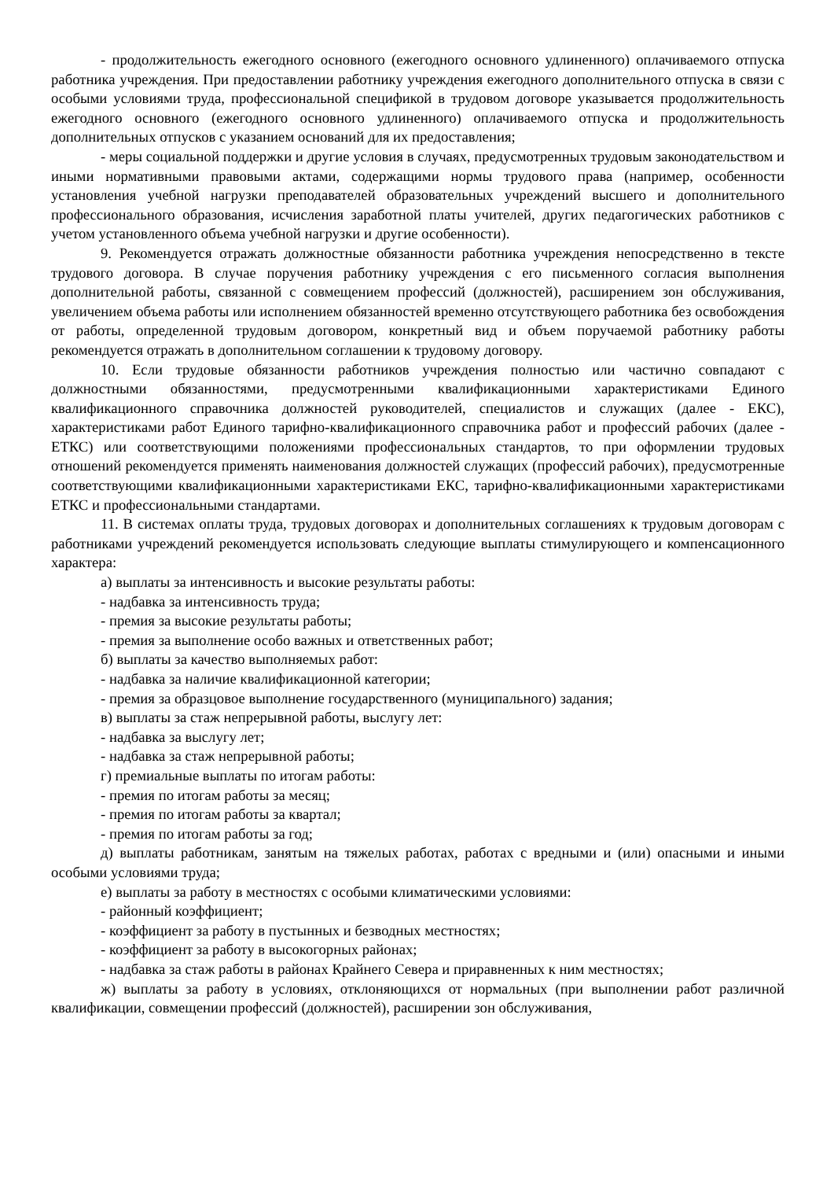- продолжительность ежегодного основного (ежегодного основного удлиненного) оплачиваемого отпуска работника учреждения. При предоставлении работнику учреждения ежегодного дополнительного отпуска в связи с особыми условиями труда, профессиональной спецификой в трудовом договоре указывается продолжительность ежегодного основного (ежегодного основного удлиненного) оплачиваемого отпуска и продолжительность дополнительных отпусков с указанием оснований для их предоставления;
- меры социальной поддержки и другие условия в случаях, предусмотренных трудовым законодательством и иными нормативными правовыми актами, содержащими нормы трудового права (например, особенности установления учебной нагрузки преподавателей образовательных учреждений высшего и дополнительного профессионального образования, исчисления заработной платы учителей, других педагогических работников с учетом установленного объема учебной нагрузки и другие особенности).
9. Рекомендуется отражать должностные обязанности работника учреждения непосредственно в тексте трудового договора. В случае поручения работнику учреждения с его письменного согласия выполнения дополнительной работы, связанной с совмещением профессий (должностей), расширением зон обслуживания, увеличением объема работы или исполнением обязанностей временно отсутствующего работника без освобождения от работы, определенной трудовым договором, конкретный вид и объем поручаемой работнику работы рекомендуется отражать в дополнительном соглашении к трудовому договору.
10. Если трудовые обязанности работников учреждения полностью или частично совпадают с должностными обязанностями, предусмотренными квалификационными характеристиками Единого квалификационного справочника должностей руководителей, специалистов и служащих (далее - ЕКС), характеристиками работ Единого тарифно-квалификационного справочника работ и профессий рабочих (далее - ЕТКС) или соответствующими положениями профессиональных стандартов, то при оформлении трудовых отношений рекомендуется применять наименования должностей служащих (профессий рабочих), предусмотренные соответствующими квалификационными характеристиками ЕКС, тарифно-квалификационными характеристиками ЕТКС и профессиональными стандартами.
11. В системах оплаты труда, трудовых договорах и дополнительных соглашениях к трудовым договорам с работниками учреждений рекомендуется использовать следующие выплаты стимулирующего и компенсационного характера:
а) выплаты за интенсивность и высокие результаты работы:
- надбавка за интенсивность труда;
- премия за высокие результаты работы;
- премия за выполнение особо важных и ответственных работ;
б) выплаты за качество выполняемых работ:
- надбавка за наличие квалификационной категории;
- премия за образцовое выполнение государственного (муниципального) задания;
в) выплаты за стаж непрерывной работы, выслугу лет:
- надбавка за выслугу лет;
- надбавка за стаж непрерывной работы;
г) премиальные выплаты по итогам работы:
- премия по итогам работы за месяц;
- премия по итогам работы за квартал;
- премия по итогам работы за год;
д) выплаты работникам, занятым на тяжелых работах, работах с вредными и (или) опасными и иными особыми условиями труда;
е) выплаты за работу в местностях с особыми климатическими условиями:
- районный коэффициент;
- коэффициент за работу в пустынных и безводных местностях;
- коэффициент за работу в высокогорных районах;
- надбавка за стаж работы в районах Крайнего Севера и приравненных к ним местностях;
ж) выплаты за работу в условиях, отклоняющихся от нормальных (при выполнении работ различной квалификации, совмещении профессий (должностей), расширении зон обслуживания,